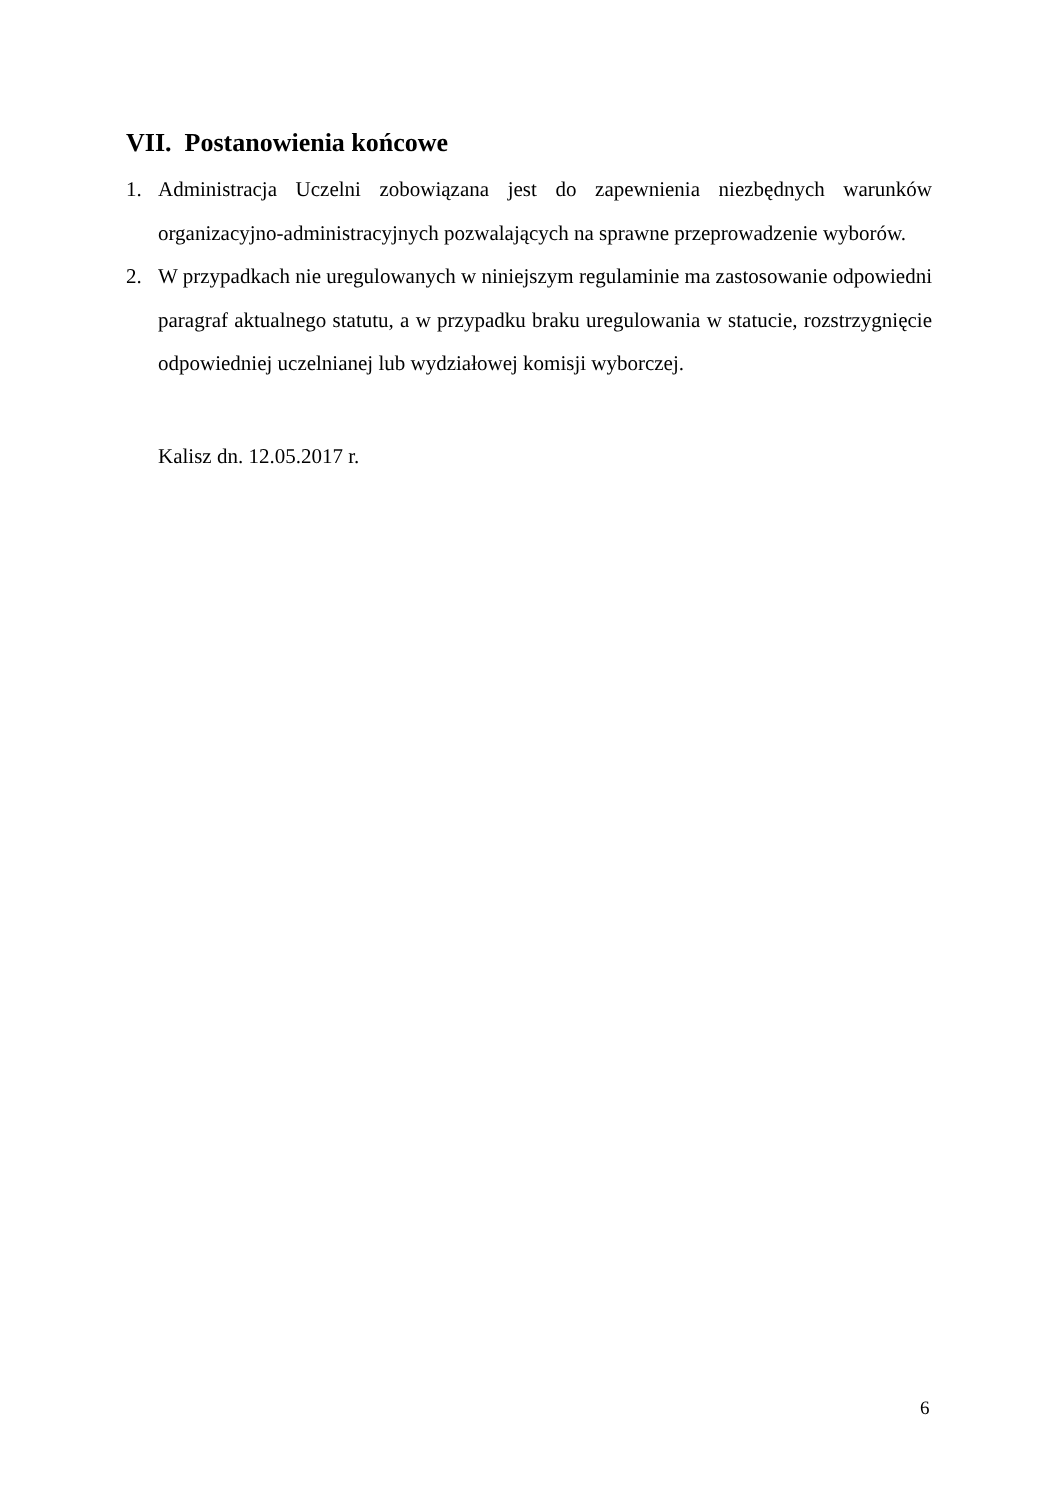VII. Postanowienia końcowe
1. Administracja Uczelni zobowiązana jest do zapewnienia niezbędnych warunków organizacyjno-administracyjnych pozwalających na sprawne przeprowadzenie wyborów.
2. W przypadkach nie uregulowanych w niniejszym regulaminie ma zastosowanie odpowiedni paragraf aktualnego statutu, a w przypadku braku uregulowania w statucie, rozstrzygnięcie odpowiedniej uczelnianej lub wydziałowej komisji wyborczej.
Kalisz dn. 12.05.2017 r.
6